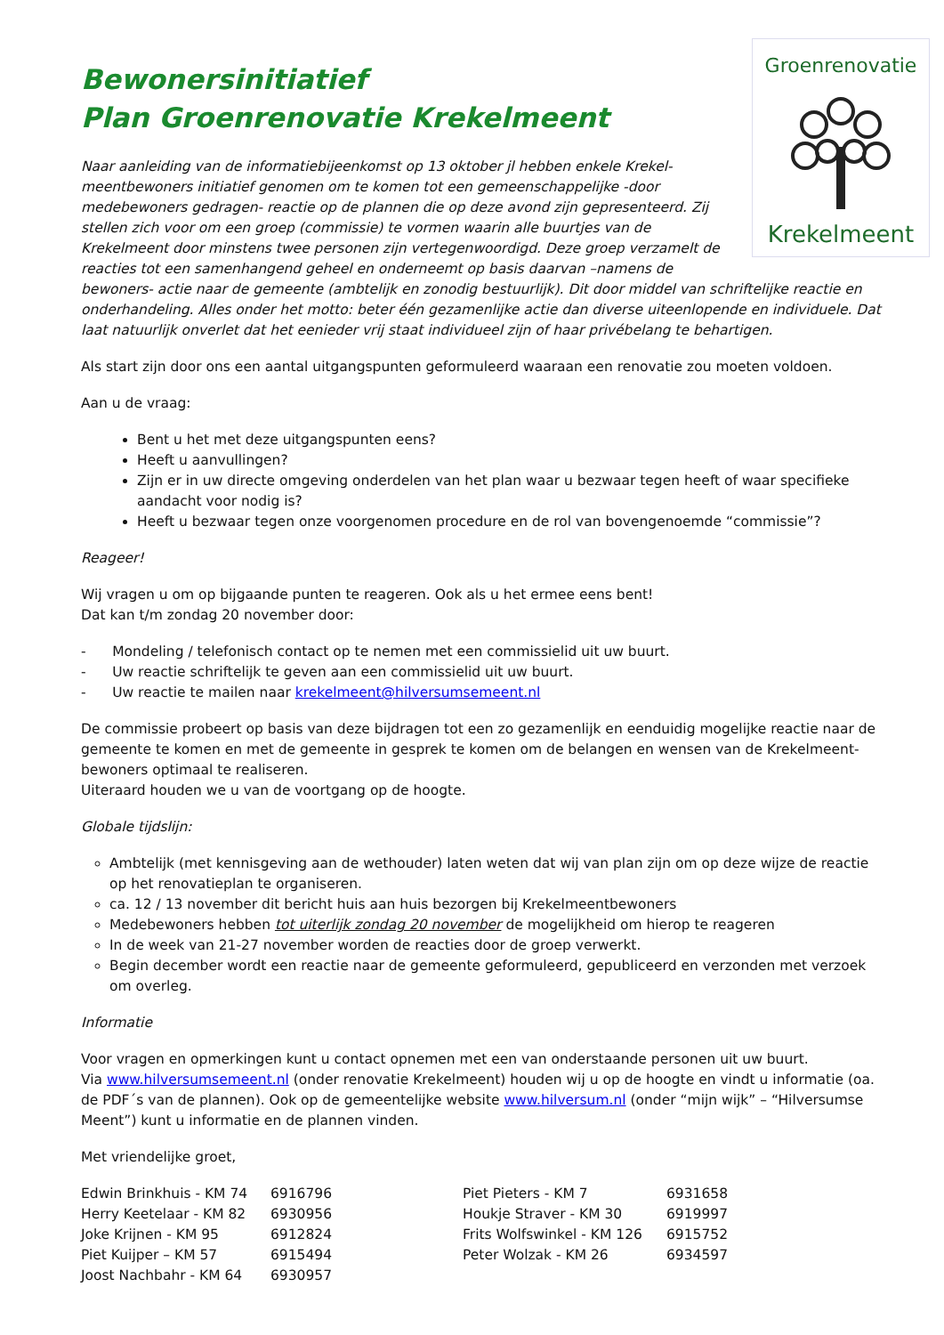Groenrenovatie
Krekelmeent
Bewonersinitiatief
Plan Groenrenovatie Krekelmeent
Naar aanleiding van de informatiebijeenkomst op 13 oktober jl hebben enkele Krekel-meentbewoners initiatief genomen om te komen tot een gemeenschappelijke -door medebewoners gedragen- reactie op de plannen die op deze avond zijn gepresenteerd. Zij stellen zich voor om een groep (commissie) te vormen waarin alle buurtjes van de Krekelmeent door minstens twee personen zijn vertegenwoordigd. Deze groep verzamelt de reacties tot een samenhangend geheel en onderneemt op basis daarvan –namens de bewoners- actie naar de gemeente (ambtelijk en zonodig bestuurlijk). Dit door middel van schriftelijke reactie en onderhandeling. Alles onder het motto: beter één gezamenlijke actie dan diverse uiteenlopende en individuele. Dat laat natuurlijk onverlet dat het eenieder vrij staat individueel zijn of haar privébelang te behartigen.
Als start zijn door ons een aantal uitgangspunten geformuleerd waaraan een renovatie zou moeten voldoen.
Aan u de vraag:
Bent u het met deze uitgangspunten eens?
Heeft u aanvullingen?
Zijn er in uw directe omgeving onderdelen van het plan waar u bezwaar tegen heeft of waar specifieke aandacht voor nodig is?
Heeft u bezwaar tegen onze voorgenomen procedure en de rol van bovengenoemde “commissie”?
Reageer!
Wij vragen u om op bijgaande punten te reageren. Ook als u het ermee eens bent!
Dat kan t/m zondag 20 november door:
- Mondeling / telefonisch contact op te nemen met een commissielid uit uw buurt.
- Uw reactie schriftelijk te geven aan een commissielid uit uw buurt.
- Uw reactie te mailen naar krekelmeent@hilversumsemeent.nl
De commissie probeert op basis van deze bijdragen tot een zo gezamenlijk en eenduidig mogelijke reactie naar de gemeente te komen en met de gemeente in gesprek te komen om de belangen en wensen van de Krekelmeent-bewoners optimaal te realiseren.
Uiteraard houden we u van de voortgang op de hoogte.
Globale tijdslijn:
Ambtelijk (met kennisgeving aan de wethouder) laten weten dat wij van plan zijn om op deze wijze de reactie op het renovatieplan te organiseren.
ca. 12 / 13 november dit bericht huis aan huis bezorgen bij Krekelmeentbewoners
Medebewoners hebben tot uiterlijk zondag 20 november de mogelijkheid om hierop te reageren
In de week van 21-27 november worden de reacties door de groep verwerkt.
Begin december wordt een reactie naar de gemeente geformuleerd, gepubliceerd en verzonden met verzoek om overleg.
Informatie
Voor vragen en opmerkingen kunt u contact opnemen met een van onderstaande personen uit uw buurt.
Via www.hilversumsemeent.nl (onder renovatie Krekelmeent) houden wij u op de hoogte en vindt u informatie (oa. de PDF´s van de plannen). Ook op de gemeentelijke website www.hilversum.nl (onder “mijn wijk” – “Hilversumse Meent”) kunt u informatie en de plannen vinden.
Met vriendelijke groet,
| Edwin Brinkhuis - KM 74 | 6916796 | Piet Pieters - KM 7 | 6931658 |
| Herry Keetelaar - KM 82 | 6930956 | Houkje Straver - KM 30 | 6919997 |
| Joke Krijnen - KM 95 | 6912824 | Frits Wolfswinkel - KM 126 | 6915752 |
| Piet Kuijper – KM 57 | 6915494 | Peter Wolzak - KM 26 | 6934597 |
| Joost Nachbahr - KM 64 | 6930957 | | |